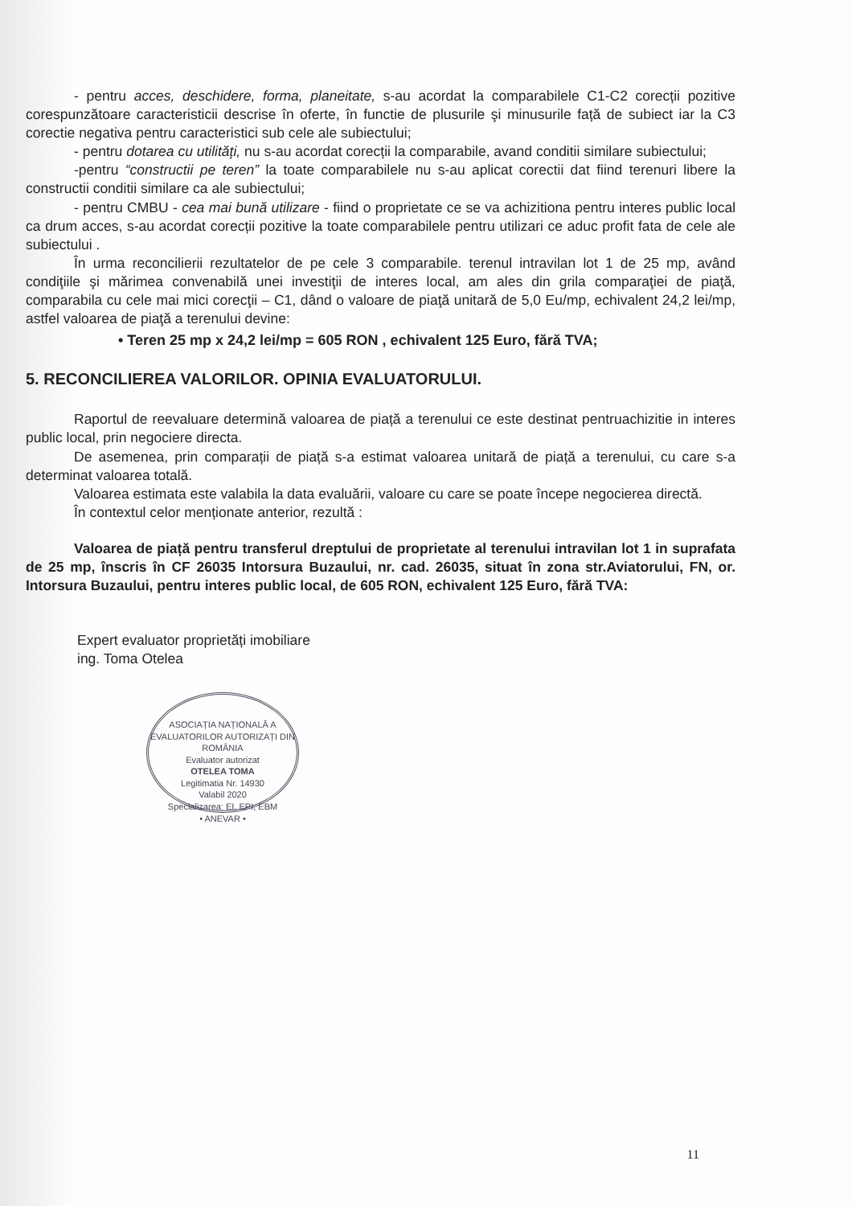- pentru acces, deschidere, forma, planeitate, s-au acordat la comparabilele C1-C2 corecții pozitive corespunzătoare caracteristicii descrise în oferte, în functie de plusurile şi minusurile față de subiect iar la C3 corectie negativa pentru caracteristici sub cele ale subiectului;
- pentru dotarea cu utilități, nu s-au acordat corecții la comparabile, avand conditii similare subiectului;
-pentru “constructii pe teren” la toate comparabilele nu s-au aplicat corectii dat fiind terenuri libere la constructii conditii similare ca ale subiectului;
- pentru CMBU - cea mai bună utilizare - fiind o proprietate ce se va achizitiona pentru interes public local ca drum acces, s-au acordat corecții pozitive la toate comparabilele pentru utilizari ce aduc profit fata de cele ale subiectului .
În urma reconcilierii rezultatelor de pe cele 3 comparabile. terenul intravilan lot 1 de 25 mp, având condiţiile şi mărimea convenabilă unei investiţii de interes local, am ales din grila comparaţiei de piaţă, comparabila cu cele mai mici corecţii – C1, dând o valoare de piaţă unitară de 5,0 Eu/mp, echivalent 24,2 lei/mp, astfel valoarea de piaţă a terenului devine:
• Teren 25 mp x 24,2 lei/mp = 605 RON , echivalent 125 Euro, fără TVA;
5. RECONCILIEREA VALORILOR. OPINIA EVALUATORULUI.
Raportul de reevaluare determină valoarea de piață a terenului ce este destinat pentruachizitie in interes public local, prin negociere directa.
De asemenea, prin comparații de piață s-a estimat valoarea unitară de piață a terenului, cu care s-a determinat valoarea totală.
Valoarea estimata este valabila la data evaluării, valoare cu care se poate începe negocierea directă.
În contextul celor menționate anterior, rezultă :
Valoarea de piață pentru transferul dreptului de proprietate al terenului intravilan lot 1 in suprafata de 25 mp, înscris în CF 26035 Intorsura Buzaului, nr. cad. 26035, situat în zona str.Aviatorului, FN, or. Intorsura Buzaului, pentru interes public local, de 605 RON, echivalent 125 Euro, fără TVA:
Expert evaluator proprietăți imobiliare
ing. Toma Otelea
ASOCIAȚIA NAȚIONALĂ A EVALUATORILOR AUTORIZAȚI DIN ROMÂNIA
Evaluator autorizat
OTELEA TOMA
Legitimatia Nr. 14930
Valabil 2020
Specializarea: EI, EPI, EBM
• ANEVAR •
11